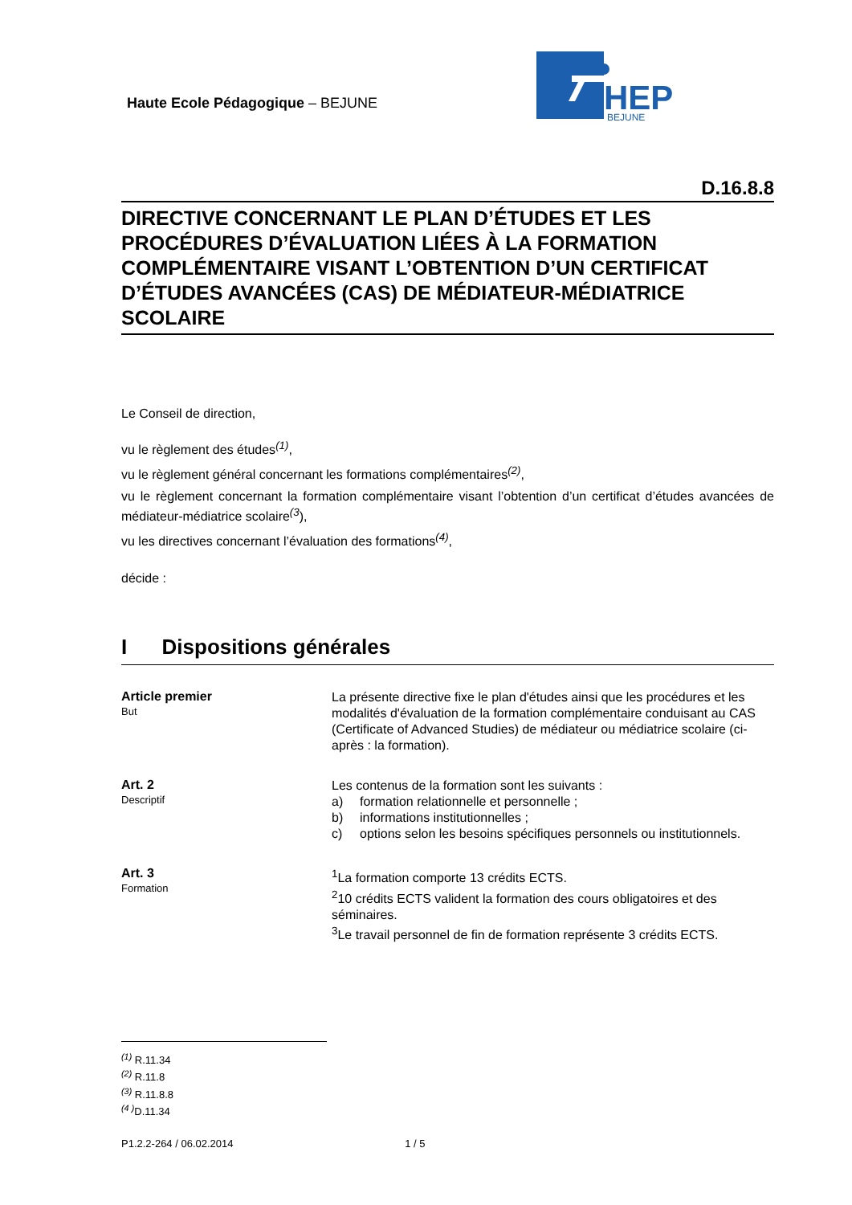Haute Ecole Pédagogique – BEJUNE
HEP
BEJUNE
D.16.8.8
DIRECTIVE CONCERNANT LE PLAN D’ÉTUDES ET LES PROCÉDURES D’ÉVALUATION LIÉES À LA FORMATION COMPLÉMENTAIRE VISANT L’OBTENTION D’UN CERTIFICAT D’ÉTUDES AVANCÉES (CAS) DE MÉDIATEUR-MÉDIATRICE SCOLAIRE
Le Conseil de direction,
vu le règlement des études<sup>(1)</sup>,
vu le règlement général concernant les formations complémentaires<sup>(2)</sup>,
vu le règlement concernant la formation complémentaire visant l’obtention d’un certificat d’études avancées de médiateur-médiatrice scolaire<sup>(3</sup>),
vu les directives concernant l’évaluation des formations<sup>(4)</sup>,
décide :
I Dispositions générales
Article premier
But
La présente directive fixe le plan d'études ainsi que les procédures et les modalités d'évaluation de la formation complémentaire conduisant au CAS (Certificate of Advanced Studies) de médiateur ou médiatrice scolaire (ci-après : la formation).
Art. 2
Descriptif
Les contenus de la formation sont les suivants :
a) formation relationnelle et personnelle ;
b) informations institutionnelles ;
c) options selon les besoins spécifiques personnels ou institutionnels.
Art. 3
Formation
<sup>1</sup> La formation comporte 13 crédits ECTS.
<sup>2</sup> 10 crédits ECTS valident la formation des cours obligatoires et des séminaires.
<sup>3</sup> Le travail personnel de fin de formation représente 3 crédits ECTS.
<sup>(1)</sup> R.11.34
<sup>(2)</sup> R.11.8
<sup>(3)</sup> R.11.8.8
<sup>(4 )</sup>D.11.34
P1.2.2-264 / 06.02.2014 1 / 5